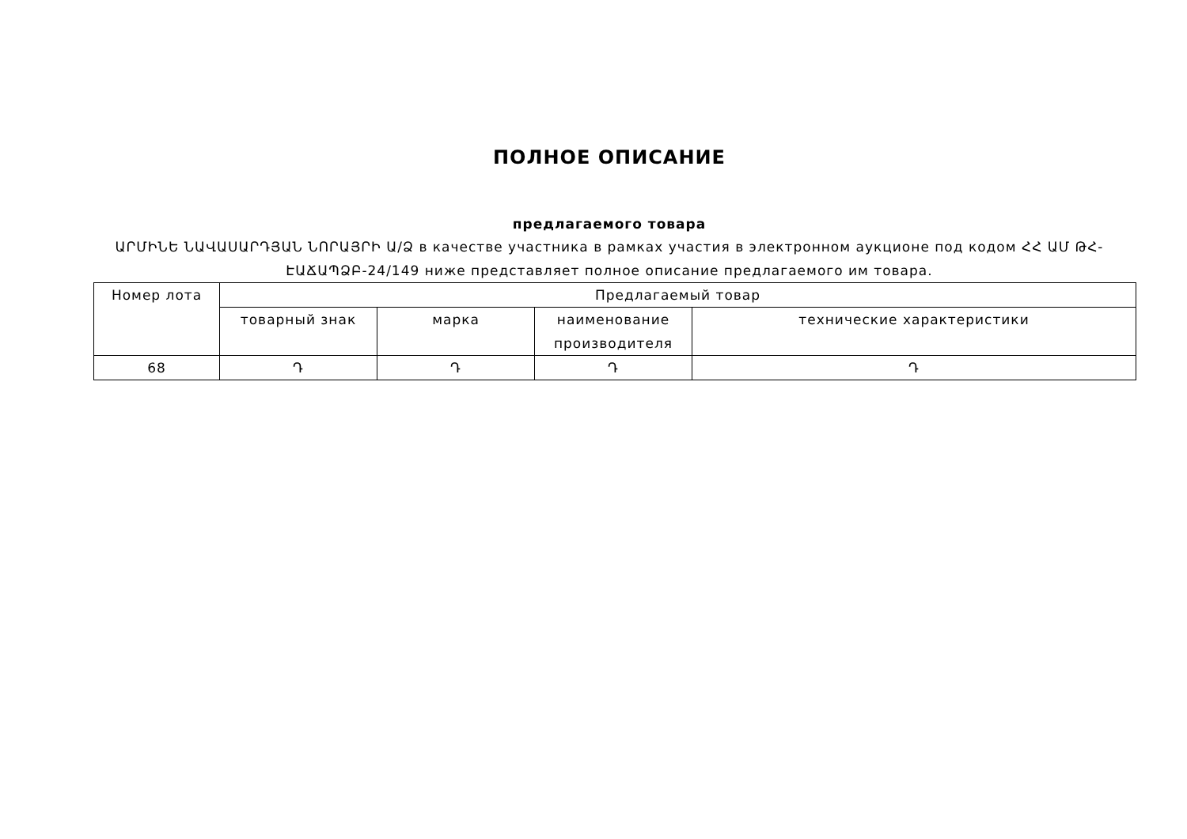ПОЛНОЕ ОПИСАНИЕ
предлагаемого товара
ԱՐՄԻՆԵ ՆԱՎԱՍԱՐԴՅԱՆ ՆՈՐԱՅՐԻ Ա/Ձ в качестве участника в рамках участия в электронном аукционе под кодом ՀՀ ԱՄ ԹՀ-ԷԱՃԱՊՁԲ-24/149 ниже представляет полное описание предлагаемого им товара.
| Номер лота | Предлагаемый товар | | | |
| --- | --- | --- | --- | --- |
| | товарный знак | марка | наименование производителя | технические характеристики |
| 68 | Դ | Դ | Դ | Դ |